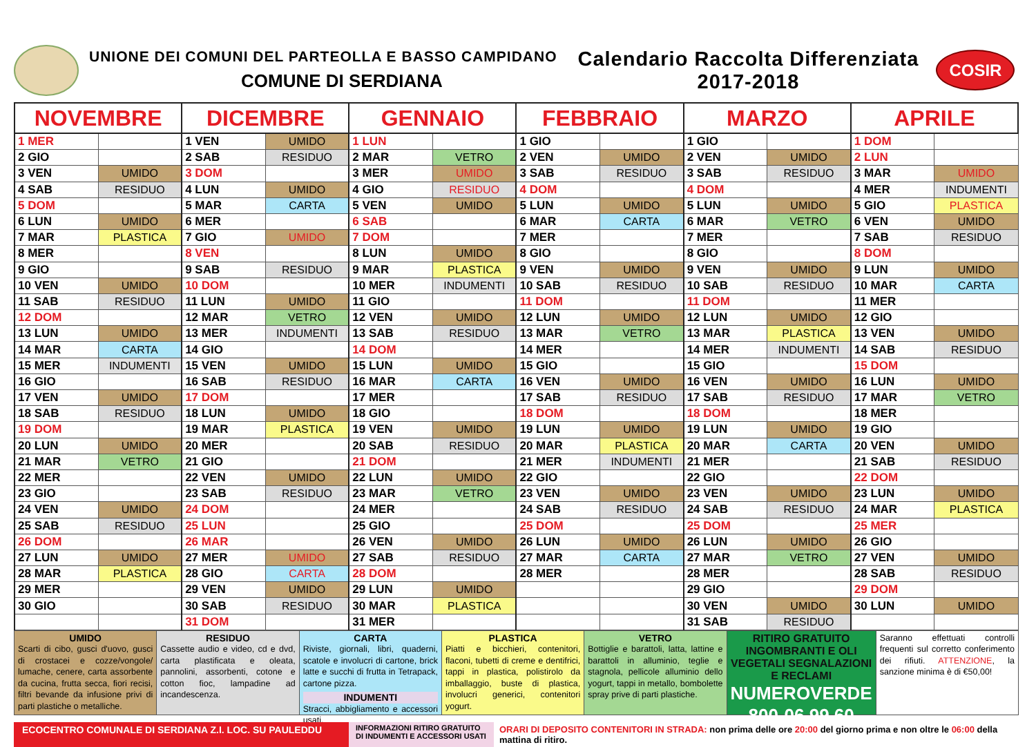UNIONE DEI COMUNI DEL PARTEOLLA E BASSO CAMPIDANO
COMUNE DI SERDIANA
Calendario Raccolta Differenziata
2017-2018
COSIR
| NOVEMBRE | | DICEMBRE | | GENNAIO | | FEBBRAIO | | MARZO | | APRILE | |
| --- | --- | --- | --- | --- | --- | --- | --- | --- | --- | --- | --- |
| 1 MER | | 1 VEN | UMIDO | 1 LUN | | 1 GIO | | 1 GIO | | 1 DOM | |
| 2 GIO | | 2 SAB | RESIDUO | 2 MAR | VETRO | 2 VEN | UMIDO | 2 VEN | UMIDO | 2 LUN | |
| 3 VEN | UMIDO | 3 DOM | | 3 MER | UMIDO | 3 SAB | RESIDUO | 3 SAB | RESIDUO | 3 MAR | UMIDO |
| 4 SAB | RESIDUO | 4 LUN | UMIDO | 4 GIO | RESIDUO | 4 DOM | | 4 DOM | | 4 MER | INDUMENTI |
| 5 DOM | | 5 MAR | CARTA | 5 VEN | UMIDO | 5 LUN | UMIDO | 5 LUN | UMIDO | 5 GIO | PLASTICA |
| 6 LUN | UMIDO | 6 MER | | 6 SAB | | 6 MAR | CARTA | 6 MAR | VETRO | 6 VEN | UMIDO |
| 7 MAR | PLASTICA | 7 GIO | UMIDO | 7 DOM | | 7 MER | | 7 MER | | 7 SAB | RESIDUO |
| 8 MER | | 8 VEN | | 8 LUN | UMIDO | 8 GIO | | 8 GIO | | 8 DOM | |
| 9 GIO | | 9 SAB | RESIDUO | 9 MAR | PLASTICA | 9 VEN | UMIDO | 9 VEN | UMIDO | 9 LUN | UMIDO |
| 10 VEN | UMIDO | 10 DOM | | 10 MER | INDUMENTI | 10 SAB | RESIDUO | 10 SAB | RESIDUO | 10 MAR | CARTA |
| 11 SAB | RESIDUO | 11 LUN | UMIDO | 11 GIO | | 11 DOM | | 11 DOM | | 11 MER | |
| 12 DOM | | 12 MAR | VETRO | 12 VEN | UMIDO | 12 LUN | UMIDO | 12 LUN | UMIDO | 12 GIO | |
| 13 LUN | UMIDO | 13 MER | INDUMENTI | 13 SAB | RESIDUO | 13 MAR | VETRO | 13 MAR | PLASTICA | 13 VEN | UMIDO |
| 14 MAR | CARTA | 14 GIO | | 14 DOM | | 14 MER | | 14 MER | INDUMENTI | 14 SAB | RESIDUO |
| 15 MER | INDUMENTI | 15 VEN | UMIDO | 15 LUN | UMIDO | 15 GIO | | 15 GIO | | 15 DOM | |
| 16 GIO | | 16 SAB | RESIDUO | 16 MAR | CARTA | 16 VEN | UMIDO | 16 VEN | UMIDO | 16 LUN | UMIDO |
| 17 VEN | UMIDO | 17 DOM | | 17 MER | | 17 SAB | RESIDUO | 17 SAB | RESIDUO | 17 MAR | VETRO |
| 18 SAB | RESIDUO | 18 LUN | UMIDO | 18 GIO | | 18 DOM | | 18 DOM | | 18 MER | |
| 19 DOM | | 19 MAR | PLASTICA | 19 VEN | UMIDO | 19 LUN | UMIDO | 19 LUN | UMIDO | 19 GIO | |
| 20 LUN | UMIDO | 20 MER | | 20 SAB | RESIDUO | 20 MAR | PLASTICA | 20 MAR | CARTA | 20 VEN | UMIDO |
| 21 MAR | VETRO | 21 GIO | | 21 DOM | | 21 MER | INDUMENTI | 21 MER | | 21 SAB | RESIDUO |
| 22 MER | | 22 VEN | UMIDO | 22 LUN | UMIDO | 22 GIO | | 22 GIO | | 22 DOM | |
| 23 GIO | | 23 SAB | RESIDUO | 23 MAR | VETRO | 23 VEN | UMIDO | 23 VEN | UMIDO | 23 LUN | UMIDO |
| 24 VEN | UMIDO | 24 DOM | | 24 MER | | 24 SAB | RESIDUO | 24 SAB | RESIDUO | 24 MAR | PLASTICA |
| 25 SAB | RESIDUO | 25 LUN | | 25 GIO | | 25 DOM | | 25 DOM | | 25 MER | |
| 26 DOM | | 26 MAR | | 26 VEN | UMIDO | 26 LUN | UMIDO | 26 LUN | UMIDO | 26 GIO | |
| 27 LUN | UMIDO | 27 MER | UMIDO | 27 SAB | RESIDUO | 27 MAR | CARTA | 27 MAR | VETRO | 27 VEN | UMIDO |
| 28 MAR | PLASTICA | 28 GIO | CARTA | 28 DOM | | 28 MER | | 28 MER | | 28 SAB | RESIDUO |
| 29 MER | | 29 VEN | UMIDO | 29 LUN | UMIDO | | | 29 GIO | | 29 DOM | |
| 30 GIO | | 30 SAB | RESIDUO | 30 MAR | PLASTICA | | | 30 VEN | UMIDO | 30 LUN | UMIDO |
| | | 31 DOM | | 31 MER | | | | 31 SAB | RESIDUO | | |
UMIDO
Scarti di cibo, gusci d'uovo, gusci di crostacei e cozze/vongole/ lumache, cenere, carta assorbente da cucina, frutta secca, fiori recisi, filtri bevande da infusione privi di parti plastiche o metalliche.
RESIDUO
Cassette audio e video, cd e dvd, carta plastificata e oleata, pannolini, assorbenti, cotone e cotton fioc, lampadine ad incandescenza.
CARTA
Riviste, giornali, libri, quaderni, scatole e involucri di cartone, brick latte e succhi di frutta in Tetrapack, cartone pizza.
INDUMENTI
Stracci, abbigliamento e accessori usati.
PLASTICA
Piatti e bicchieri, contenitori, flaconi, tubetti di creme e dentifrici, tappi in plastica, polistirolo da imballaggio, buste di plastica, involucri generici, contenitori yogurt.
VETRO
Bottiglie e barattoli, latta, lattine e barattoli in alluminio, teglie e stagnola, pellicole alluminio dello yogurt, tappi in metallo, bombolette spray prive di parti plastiche.
RITIRO GRATUITO INGOMBRANTI E OLI VEGETALI SEGNALAZIONI E RECLAMI
NUMEROVERDE
800-06.99.60
Saranno effettuati controlli frequenti sul corretto conferimento dei rifiuti. ATTENZIONE, la sanzione minima è di €50,00!
ECOCENTRO COMUNALE DI SERDIANA Z.I. LOC. SU PAULEDDU
INFORMAZIONI RITIRO GRATUITO DI INDUMENTI E ACCESSORI USATI
ORARI DI DEPOSITO CONTENITORI IN STRADA: non prima delle ore 20:00 del giorno prima e non oltre le 06:00 della mattina di ritiro.